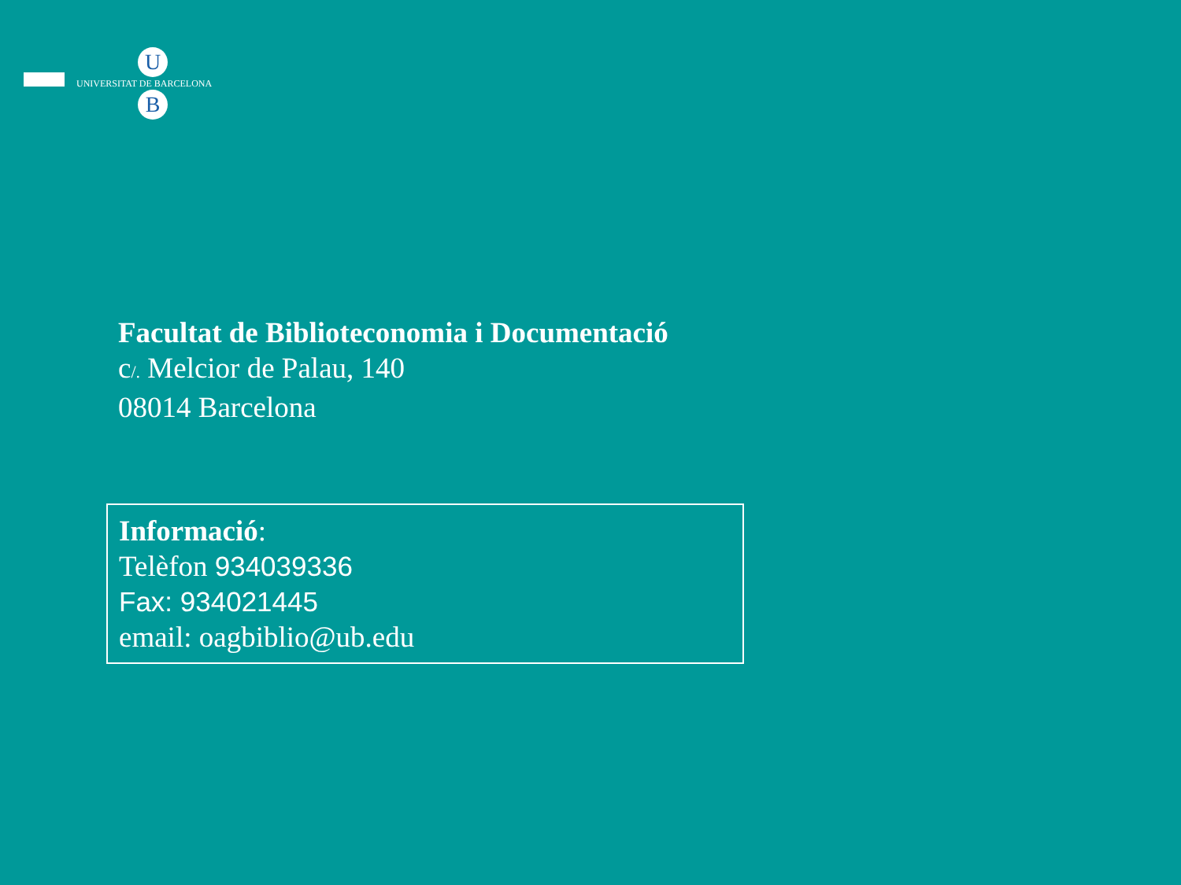U
UNIVERSITAT DE BARCELONA
B
Facultat de Biblioteconomia i Documentació
c/. Melcior de Palau, 140
08014 Barcelona
Informació:
Telèfon 934039336
Fax: 934021445
email: oagbiblio@ub.edu